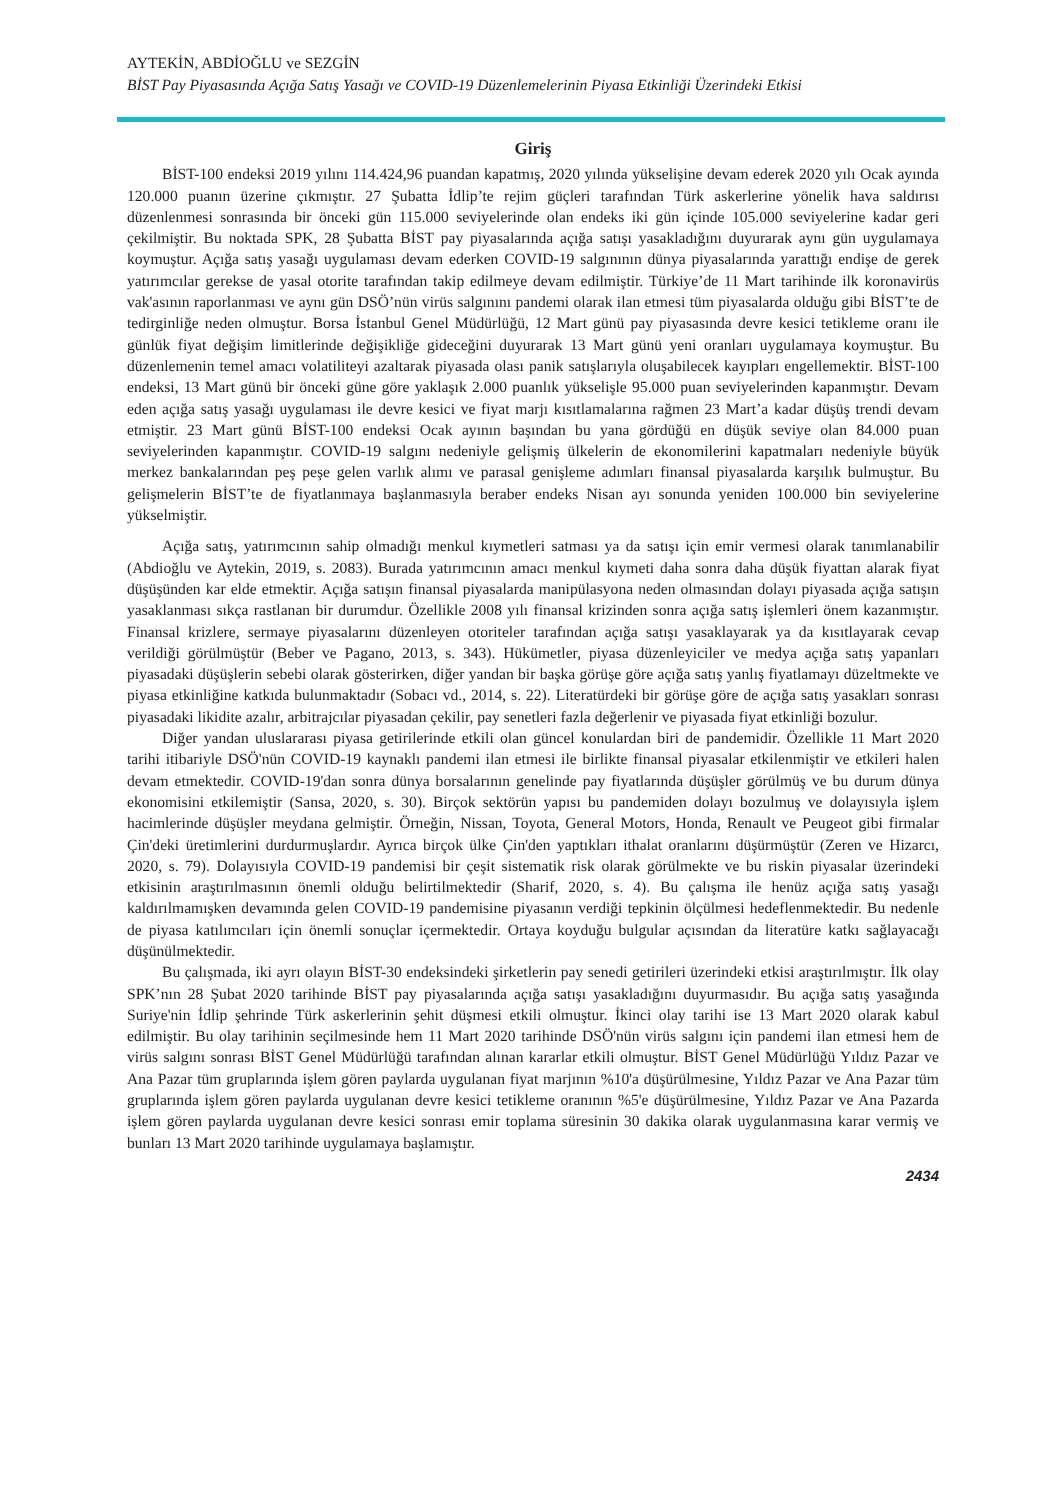AYTEKİN, ABDİOĞLU ve SEZGİN
BİST Pay Piyasasında Açığa Satış Yasağı ve COVID-19 Düzenlemelerinin Piyasa Etkinliği Üzerindeki Etkisi
Giriş
BİST-100 endeksi 2019 yılını 114.424,96 puandan kapatmış, 2020 yılında yükselişine devam ederek 2020 yılı Ocak ayında 120.000 puanın üzerine çıkmıştır. 27 Şubatta İdlip’te rejim güçleri tarafından Türk askerlerine yönelik hava saldırısı düzenlenmesi sonrasında bir önceki gün 115.000 seviyelerinde olan endeks iki gün içinde 105.000 seviyelerine kadar geri çekilmiştir. Bu noktada SPK, 28 Şubatta BİST pay piyasalarında açığa satışı yasakladığını duyurarak aynı gün uygulamaya koymuştur. Açığa satış yasağı uygulaması devam ederken COVID-19 salgınının dünya piyasalarında yarattığı endişe de gerek yatırımcılar gerekse de yasal otorite tarafından takip edilmeye devam edilmiştir. Türkiye’de 11 Mart tarihinde ilk koronavirüs vak'asının raporlanması ve aynı gün DSÖ’nün virüs salgınını pandemi olarak ilan etmesi tüm piyasalarda olduğu gibi BİST’te de tedirginliğe neden olmuştur. Borsa İstanbul Genel Müdürlüğü, 12 Mart günü pay piyasasında devre kesici tetikleme oranı ile günlük fiyat değişim limitlerinde değişikliğe gideceğini duyurarak 13 Mart günü yeni oranları uygulamaya koymuştur. Bu düzenlemenin temel amacı volatiliteyi azaltarak piyasada olası panik satışlarıyla oluşabilecek kayıpları engellemektir. BİST-100 endeksi, 13 Mart günü bir önceki güne göre yaklaşık 2.000 puanlık yükselişle 95.000 puan seviyelerinden kapanmıştır. Devam eden açığa satış yasağı uygulaması ile devre kesici ve fiyat marjı kısıtlamalarına rağmen 23 Mart’a kadar düşüş trendi devam etmiştir. 23 Mart günü BİST-100 endeksi Ocak ayının başından bu yana gördüğü en düşük seviye olan 84.000 puan seviyelerinden kapanmıştır. COVID-19 salgını nedeniyle gelişmiş ülkelerin de ekonomilerini kapatmaları nedeniyle büyük merkez bankalarından peş peşe gelen varlık alımı ve parasal genişleme adımları finansal piyasalarda karşılık bulmuştur. Bu gelişmelerin BİST’te de fiyatlanmaya başlanmasıyla beraber endeks Nisan ayı sonunda yeniden 100.000 bin seviyelerine yükselmiştir.
Açığa satış, yatırımcının sahip olmadığı menkul kıymetleri satması ya da satışı için emir vermesi olarak tanımlanabilir (Abdioğlu ve Aytekin, 2019, s. 2083). Burada yatırımcının amacı menkul kıymeti daha sonra daha düşük fiyattan alarak fiyat düşüşünden kar elde etmektir. Açığa satışın finansal piyasalarda manipülasyona neden olmasından dolayı piyasada açığa satışın yasaklanması sıkça rastlanan bir durumdur. Özellikle 2008 yılı finansal krizinden sonra açığa satış işlemleri önem kazanmıştır. Finansal krizlere, sermaye piyasalarını düzenleyen otoriteler tarafından açığa satışı yasaklayarak ya da kısıtlayarak cevap verildiği görülmüştür (Beber ve Pagano, 2013, s. 343). Hükümetler, piyasa düzenleyiciler ve medya açığa satış yapanları piyasadaki düşüşlerin sebebi olarak gösterirken, diğer yandan bir başka görüşe göre açığa satış yanlış fiyatlamayı düzeltmekte ve piyasa etkinliğine katkıda bulunmaktadır (Sobacı vd., 2014, s. 22). Literatürdeki bir görüşe göre de açığa satış yasakları sonrası piyasadaki likidite azalır, arbitrajcılar piyasadan çekilir, pay senetleri fazla değerlenir ve piyasada fiyat etkinliği bozulur.
Diğer yandan uluslararası piyasa getirilerinde etkili olan güncel konulardan biri de pandemidir. Özellikle 11 Mart 2020 tarihi itibariyle DSÖ'nün COVID-19 kaynaklı pandemi ilan etmesi ile birlikte finansal piyasalar etkilenmiştir ve etkileri halen devam etmektedir. COVID-19'dan sonra dünya borsalarının genelinde pay fiyatlarında düşüşler görülmüş ve bu durum dünya ekonomisini etkilemiştir (Sansa, 2020, s. 30). Birçok sektörün yapısı bu pandemiden dolayı bozulmuş ve dolayısıyla işlem hacimlerinde düşüşler meydana gelmiştir. Örneğin, Nissan, Toyota, General Motors, Honda, Renault ve Peugeot gibi firmalar Çin'deki üretimlerini durdurmuşlardır. Ayrıca birçok ülke Çin'den yaptıkları ithalat oranlarını düşürmüştür (Zeren ve Hizarcı, 2020, s. 79). Dolayısıyla COVID-19 pandemisi bir çeşit sistematik risk olarak görülmekte ve bu riskin piyasalar üzerindeki etkisinin araştırılmasının önemli olduğu belirtilmektedir (Sharif, 2020, s. 4). Bu çalışma ile henüz açığa satış yasağı kaldırılmamışken devamında gelen COVID-19 pandemisine piyasanın verdiği tepkinin ölçülmesi hedeflenmektedir. Bu nedenle de piyasa katılımcıları için önemli sonuçlar içermektedir. Ortaya koyduğu bulgular açısından da literatüre katkı sağlayacağı düşünülmektedir.
Bu çalışmada, iki ayrı olayın BİST-30 endeksindeki şirketlerin pay senedi getirileri üzerindeki etkisi araştırılmıştır. İlk olay SPK’nın 28 Şubat 2020 tarihinde BİST pay piyasalarında açığa satışı yasakladığını duyurmasıdır. Bu açığa satış yasağında Suriye'nin İdlip şehrinde Türk askerlerinin şehit düşmesi etkili olmuştur. İkinci olay tarihi ise 13 Mart 2020 olarak kabul edilmiştir. Bu olay tarihinin seçilmesinde hem 11 Mart 2020 tarihinde DSÖ'nün virüs salgını için pandemi ilan etmesi hem de virüs salgını sonrası BİST Genel Müdürlüğü tarafından alınan kararlar etkili olmuştur. BİST Genel Müdürlüğü Yıldız Pazar ve Ana Pazar tüm gruplarında işlem gören paylarda uygulanan fiyat marjının %10'a düşürülmesine, Yıldız Pazar ve Ana Pazar tüm gruplarında işlem gören paylarda uygulanan devre kesici tetikleme oranının %5'e düşürülmesine, Yıldız Pazar ve Ana Pazarda işlem gören paylarda uygulanan devre kesici sonrası emir toplama süresinin 30 dakika olarak uygulanmasına karar vermiş ve bunları 13 Mart 2020 tarihinde uygulamaya başlamıştır.
2434